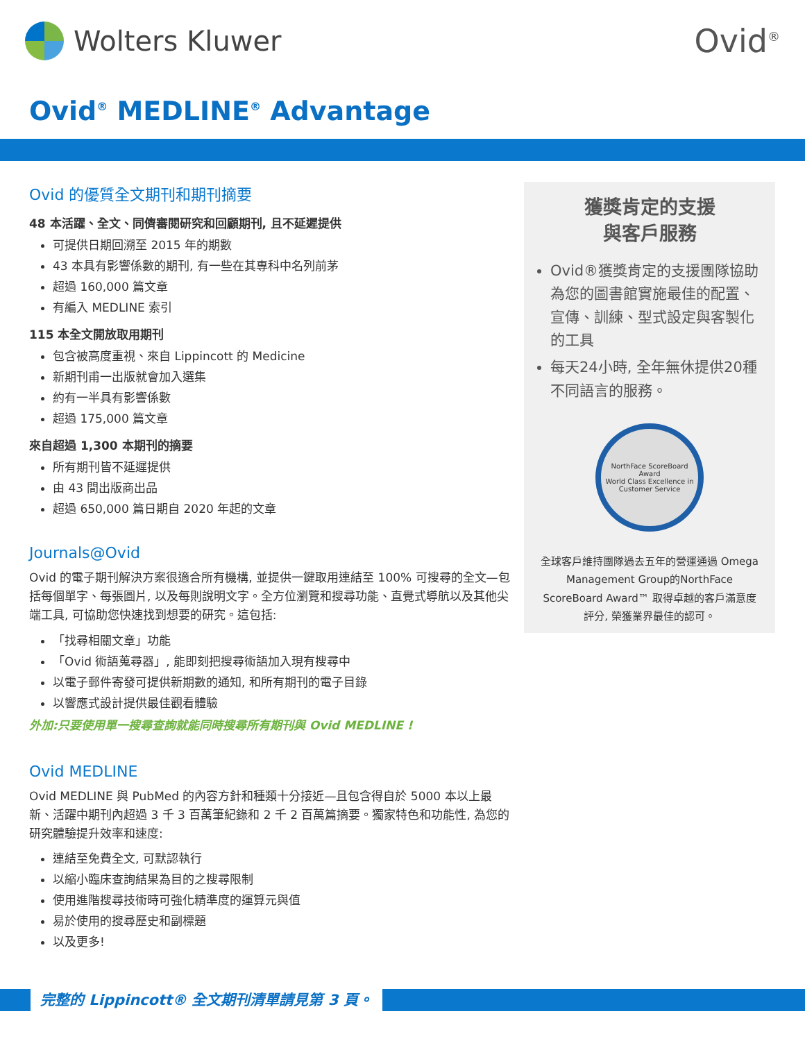Wolters Kluwer
Ovid<sup>®</sup>
Ovid<sup>®</sup> MEDLINE<sup>®</sup> Advantage
Ovid 的優質全文期刊和期刊摘要
48 本活躍、全文、同儕審閱研究和回顧期刊, 且不延遲提供
可提供日期回溯至 2015 年的期數
43 本具有影響係數的期刊, 有一些在其專科中名列前茅
超過 160,000 篇文章
有編入 MEDLINE 索引
115 本全文開放取用期刊
包含被高度重視、來自 Lippincott 的 Medicine
新期刊甫一出版就會加入選集
約有一半具有影響係數
超過 175,000 篇文章
來自超過 1,300 本期刊的摘要
所有期刊皆不延遲提供
由 43 間出版商出品
超過 650,000 篇日期自 2020 年起的文章
Journals@Ovid
Ovid 的電子期刊解決方案很適合所有機構, 並提供一鍵取用連結至 100% 可搜尋的全文—包括每個單字、每張圖片, 以及每則說明文字。全方位瀏覽和搜尋功能、直覺式導航以及其他尖端工具, 可協助您快速找到想要的研究。這包括:
「找尋相關文章」功能
「Ovid 術語蒐尋器」, 能即刻把搜尋術語加入現有搜尋中
以電子郵件寄發可提供新期數的通知, 和所有期刊的電子目錄
以響應式設計提供最佳觀看體驗
外加:只要使用單一搜尋查詢就能同時搜尋所有期刊與 Ovid MEDLINE !
Ovid MEDLINE
Ovid MEDLINE 與 PubMed 的內容方針和種類十分接近—且包含得自於 5000 本以上最新、活躍中期刊內超過 3 千 3 百萬筆紀錄和 2 千 2 百萬篇摘要。獨家特色和功能性, 為您的研究體驗提升效率和速度:
連結至免費全文, 可默認執行
以縮小臨床查詢結果為目的之搜尋限制
使用進階搜尋技術時可強化精準度的運算元與值
易於使用的搜尋歷史和副標題
以及更多!
獲獎肯定的支援
與客戶服務
Ovid®獲獎肯定的支援團隊協助為您的圖書館實施最佳的配置、宣傳、訓練、型式設定與客製化的工具
每天24小時, 全年無休提供20種不同語言的服務。
NorthFace ScoreBoard Award
World Class Excellence in Customer Service
全球客戶維持團隊過去五年的營運通過 Omega Management Group的NorthFace ScoreBoard Award™ 取得卓越的客戶滿意度評分, 榮獲業界最佳的認可。
完整的 Lippincott® 全文期刊清單請見第 3 頁。